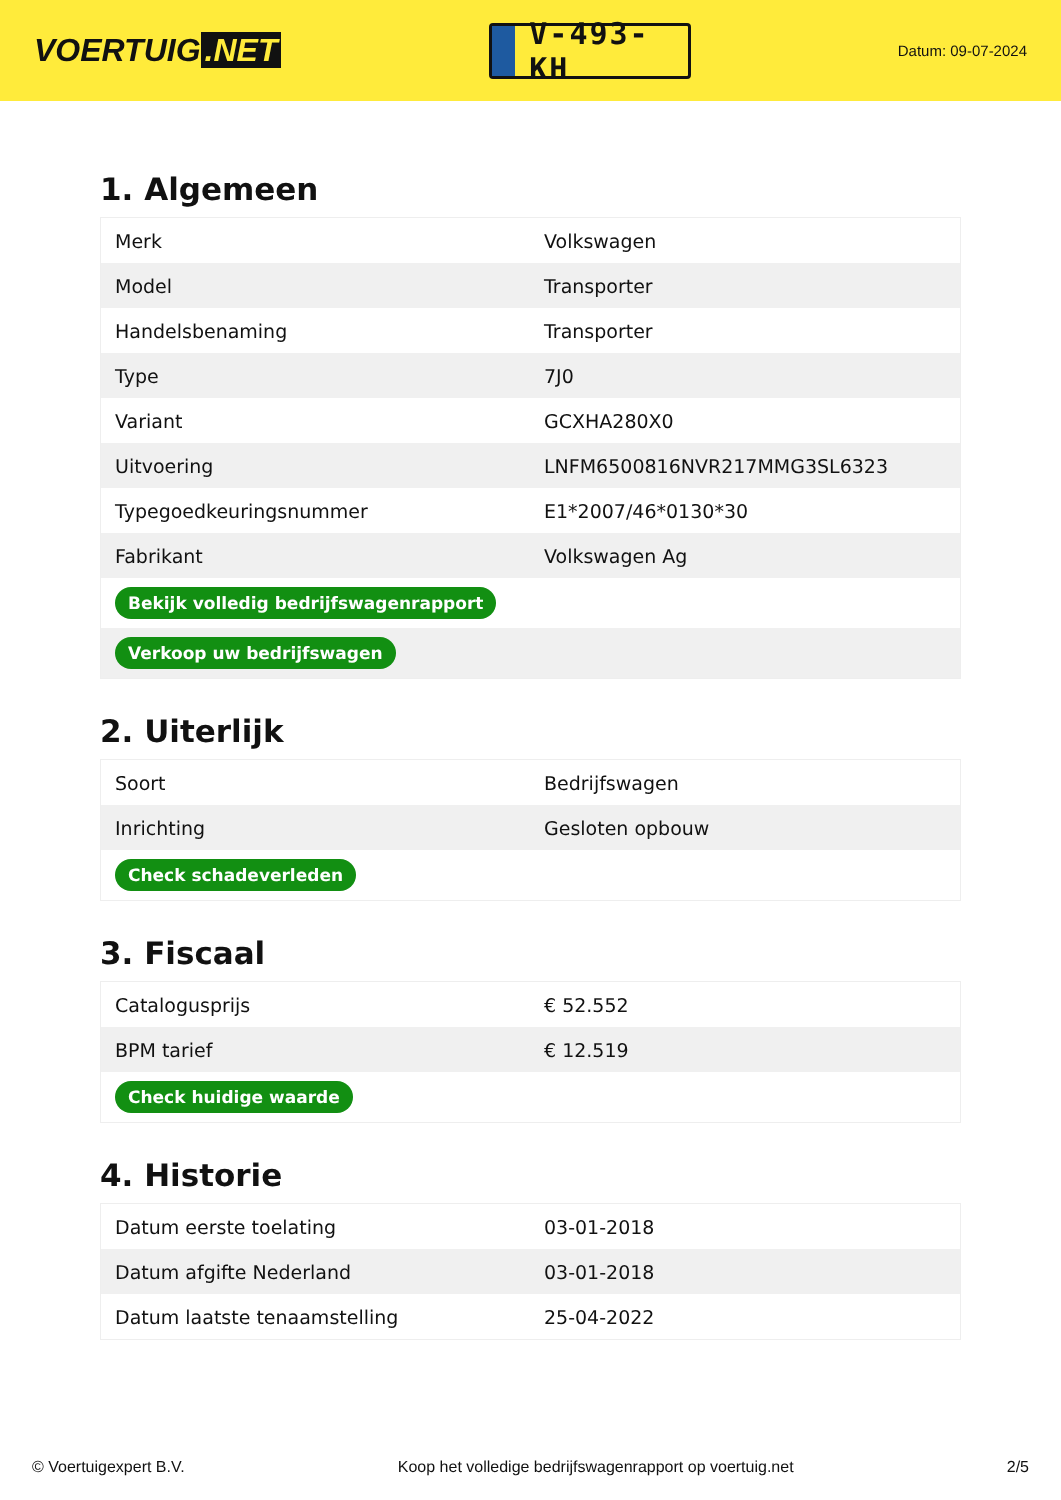VOERTUIG.NET
V-493-KH
Datum: 09-07-2024
1. Algemeen
| Merk | Volkswagen |
| Model | Transporter |
| Handelsbenaming | Transporter |
| Type | 7J0 |
| Variant | GCXHA280X0 |
| Uitvoering | LNFM6500816NVR217MMG3SL6323 |
| Typegoedkeuringsnummer | E1*2007/46*0130*30 |
| Fabrikant | Volkswagen Ag |
| Bekijk volledig bedrijfswagenrapport | |
| Verkoop uw bedrijfswagen | |
2. Uiterlijk
| Soort | Bedrijfswagen |
| Inrichting | Gesloten opbouw |
| Check schadeverleden | |
3. Fiscaal
| Catalogusprijs | € 52.552 |
| BPM tarief | € 12.519 |
| Check huidige waarde | |
4. Historie
| Datum eerste toelating | 03-01-2018 |
| Datum afgifte Nederland | 03-01-2018 |
| Datum laatste tenaamstelling | 25-04-2022 |
© Voertuigexpert B.V. Koop het volledige bedrijfswagenrapport op voertuig.net 2/5